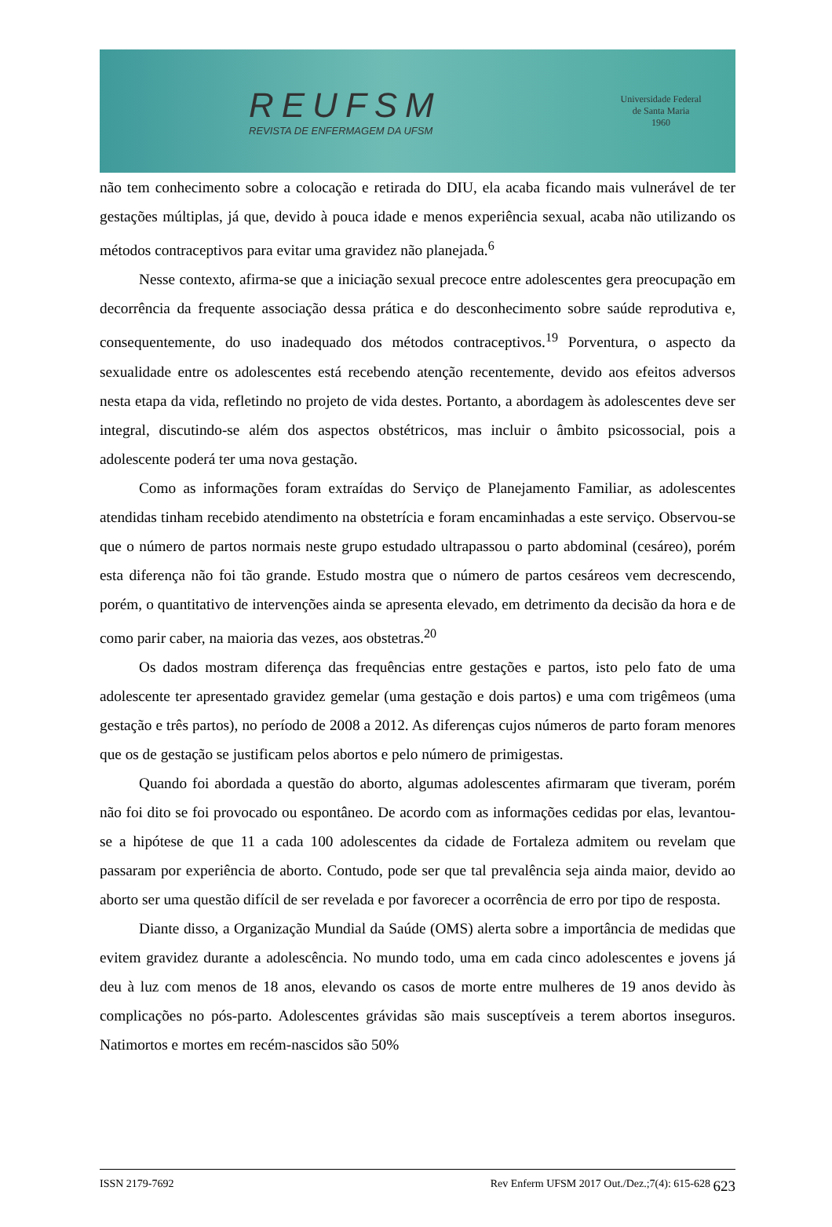REUFSM
REVISTA DE ENFERMAGEM DA UFSM
Universidade Federal de Santa Maria
1960
não tem conhecimento sobre a colocação e retirada do DIU, ela acaba ficando mais vulnerável de ter gestações múltiplas, já que, devido à pouca idade e menos experiência sexual, acaba não utilizando os métodos contraceptivos para evitar uma gravidez não planejada.<sup>6</sup>
Nesse contexto, afirma-se que a iniciação sexual precoce entre adolescentes gera preocupação em decorrência da frequente associação dessa prática e do desconhecimento sobre saúde reprodutiva e, consequentemente, do uso inadequado dos métodos contraceptivos.<sup>19</sup> Porventura, o aspecto da sexualidade entre os adolescentes está recebendo atenção recentemente, devido aos efeitos adversos nesta etapa da vida, refletindo no projeto de vida destes. Portanto, a abordagem às adolescentes deve ser integral, discutindo-se além dos aspectos obstétricos, mas incluir o âmbito psicossocial, pois a adolescente poderá ter uma nova gestação.
Como as informações foram extraídas do Serviço de Planejamento Familiar, as adolescentes atendidas tinham recebido atendimento na obstetrícia e foram encaminhadas a este serviço. Observou-se que o número de partos normais neste grupo estudado ultrapassou o parto abdominal (cesáreo), porém esta diferença não foi tão grande. Estudo mostra que o número de partos cesáreos vem decrescendo, porém, o quantitativo de intervenções ainda se apresenta elevado, em detrimento da decisão da hora e de como parir caber, na maioria das vezes, aos obstetras.<sup>20</sup>
Os dados mostram diferença das frequências entre gestações e partos, isto pelo fato de uma adolescente ter apresentado gravidez gemelar (uma gestação e dois partos) e uma com trigêmeos (uma gestação e três partos), no período de 2008 a 2012. As diferenças cujos números de parto foram menores que os de gestação se justificam pelos abortos e pelo número de primigestas.
Quando foi abordada a questão do aborto, algumas adolescentes afirmaram que tiveram, porém não foi dito se foi provocado ou espontâneo. De acordo com as informações cedidas por elas, levantou-se a hipótese de que 11 a cada 100 adolescentes da cidade de Fortaleza admitem ou revelam que passaram por experiência de aborto. Contudo, pode ser que tal prevalência seja ainda maior, devido ao aborto ser uma questão difícil de ser revelada e por favorecer a ocorrência de erro por tipo de resposta.
Diante disso, a Organização Mundial da Saúde (OMS) alerta sobre a importância de medidas que evitem gravidez durante a adolescência. No mundo todo, uma em cada cinco adolescentes e jovens já deu à luz com menos de 18 anos, elevando os casos de morte entre mulheres de 19 anos devido às complicações no pós-parto. Adolescentes grávidas são mais susceptíveis a terem abortos inseguros. Natimortos e mortes em recém-nascidos são 50%
ISSN 2179-7692 Rev Enferm UFSM 2017 Out./Dez.;7(4): 615-628 623